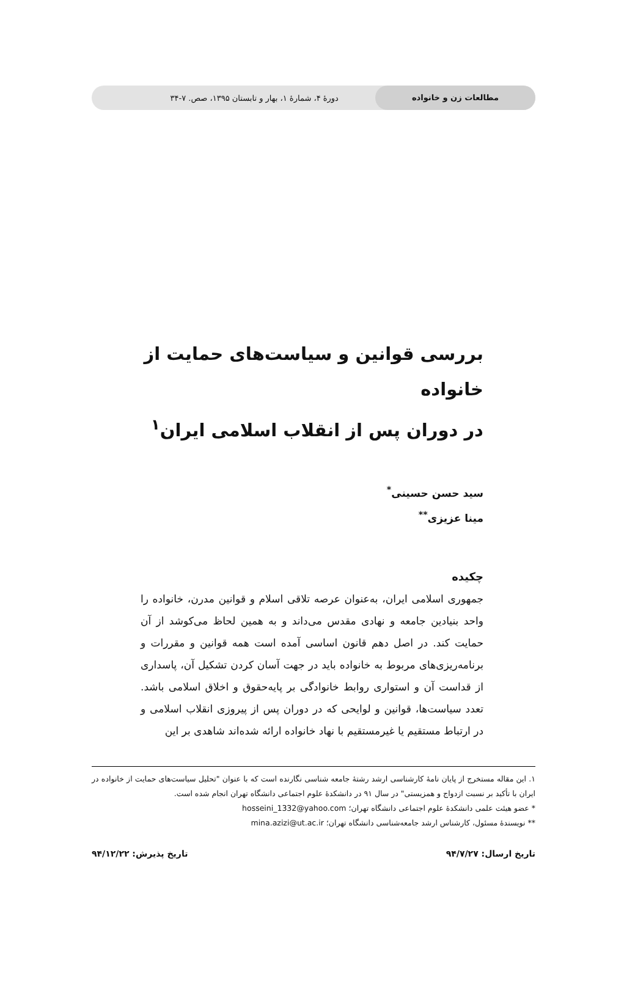مطالعات زن و خانواده دورهٔ ۴، شمارهٔ ۱، بهار و تابستان ۱۳۹۵، صص. ۷-۳۴
بررسی قوانین و سیاست‌های حمایت از خانواده
در دوران پس از انقلاب اسلامی ایران<sup>۱</sup>
سید حسن حسینی<sup>*</sup>
مینا عزیزی<sup>**</sup>
چکیده
جمهوری اسلامی ایران، به‌عنوان عرصه تلاقی اسلام و قوانین مدرن، خانواده را واحد بنیادین جامعه و نهادی مقدس می‌داند و به همین لحاظ می‌کوشد از آن حمایت کند. در اصل دهم قانون اساسی آمده است همه قوانین و مقررات و برنامه‌ریزی‌های مربوط به خانواده باید در جهت آسان کردن تشکیل آن، پاسداری از قداست آن و استواری روابط خانوادگی بر پایه‌حقوق و اخلاق اسلامی باشد. تعدد سیاست‌ها، قوانین و لوایحی که در دوران پس از پیروزی انقلاب اسلامی و در ارتباط مستقیم یا غیرمستقیم با نهاد خانواده ارائه شده‌اند شاهدی بر این
۱. این مقاله مستخرج از پایان نامهٔ کارشناسی ارشد رشتهٔ جامعه شناسی نگارنده است که با عنوان "تحلیل سیاست‌های حمایت از خانواده در ایران با تأکید بر نسبت ازدواج و همزیستی" در سال ۹۱ در دانشکدهٔ علوم اجتماعی دانشگاه تهران انجام شده است.
* عضو هیئت علمی دانشکدهٔ علوم اجتماعی دانشگاه تهران؛ hosseini_1332@yahoo.com
** نویسندهٔ مسئول، کارشناس ارشد جامعه‌شناسی دانشگاه تهران؛ mina.azizi@ut.ac.ir
تاریخ ارسال: ۹۴/۷/۲۷ تاریخ پذیرش: ۹۴/۱۲/۲۲